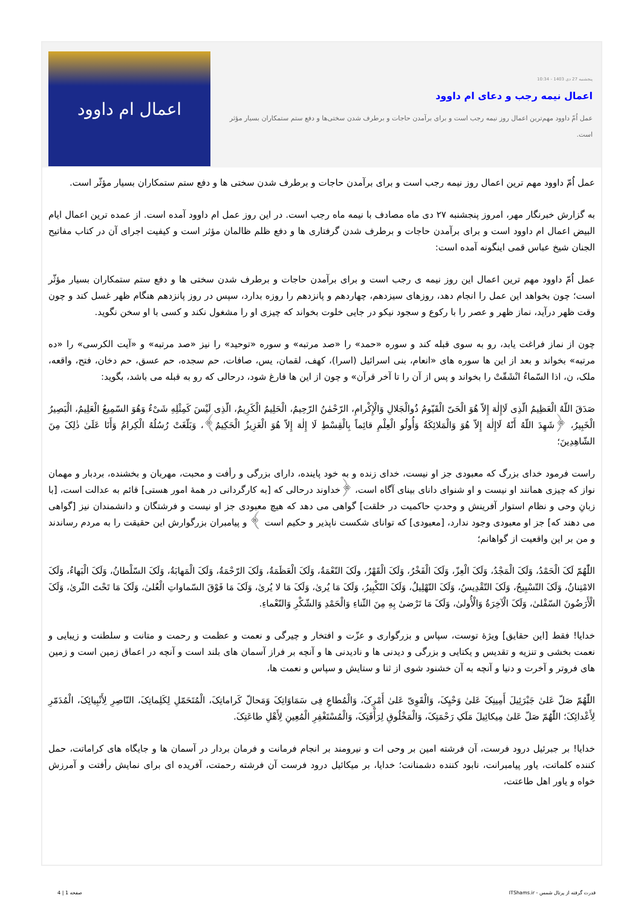پنجشنبه 27 دی 1403 - 10:34
اعمال نیمه رجب و دعای ام داوود
عمل اُمّ داوود مهم‌ترین اعمال روز نیمه رجب است و برای برآمدن حاجات و برطرف شدن سختی‌ها و دفع ستم ستمکاران بسیار مؤثر است.
اعمال ام داوود
عمل اُمّ داوود مهم ترین اعمال روز نیمه رجب است و برای برآمدن حاجات و برطرف شدن سختی ها و دفع ستم ستمکاران بسیار مؤثّر است.
به گزارش خبرنگار مهر، امروز پنجشنبه ۲۷ دی ماه مصادف با نیمه ماه رجب است. در این روز عمل ام داوود آمده است. از عمده ترین اعمال ایام البیض اعمال ام داوود است و برای برآمدن حاجات و برطرف شدن گرفتاری ها و دفع ظلم ظالمان مؤثر است و کیفیت اجرای آن در کتاب مفاتیح الجنان شیخ عباس قمی اینگونه آمده است:
عمل اُمّ داوود مهم ترین اعمال این روز نیمه ی رجب است و برای برآمدن حاجات و برطرف شدن سختی ها و دفع ستم ستمکاران بسیار مؤثّر است؛ چون بخواهد این عمل را انجام دهد، روزهای سیزدهم، چهاردهم و پانزدهم را روزه بدارد، سپس در روز پانزدهم هنگام ظهر غسل کند و چون وقت ظهر درآید، نماز ظهر و عصر را با رکوع و سجود نیکو در جایی خلوت بخواند که چیزی او را مشغول نکند و کسی با او سخن نگوید.
چون از نماز فراغت یابد، رو به سوی قبله کند و سوره «حمد» را «صد مرتبه» و سوره «توحید» را نیز «صد مرتبه» و «آیت الکرسی» را «ده مرتبه» بخواند و بعد از این ها سوره های «انعام، بنی اسرائیل (اسرا)، کهف، لقمان، یس، صافات، حم سجده، حم عسق، حم دخان، فتح، واقعه، ملک، ن، اذا السّماءُ انْشَقّتْ را بخواند و پس از آن را تا آخر قرآن» و چون از این ها فارغ شود، درحالی که رو به قبله می باشد، بگوید:
صَدَقَ اللّهُ الْعَظِیمُ الّذِی لَاإِلٰهَ إِلاّ هُوَ الْحَیّ الْقَیّومُ ذُوالْجَلالِ وَالْإِکْرامِ، الرّحْمٰنُ الرّحِیمُ، الْحَلِیمُ الْکَرِیمُ، الّذِی لَیْسَ کَمِثْلِهِ شَیْءٌ وَهُوَ السّمِیعُ الْعَلِیمُ، الْبَصِیرُ الْخَبِیرُ، ﴿شَهِدَ اللّهُ أَنّهُ لَاإِلٰهَ إِلاّ هُوَ وَالْمَلائِکَةُ وَأُولُو الْعِلْمِ قائِماً بِالْقِسْطِ لَا إِلٰهَ إِلاّ هُوَ الْعَزِیزُ الْحَکِیمُ﴾، وَبَلّغَتْ رُسُلُهُ الْکِرامُ وَأَنَا عَلَیٰ ذٰلِکَ مِنَ الشّاهِدِینَ؛
راست فرمود خدای بزرگ که معبودی جز او نیست، خدای زنده و به خود پاینده، دارای بزرگی و رأفت و محبت، مهربان و بخشنده، بردبار و مهمان نواز که چیزی همانند او نیست و او شنوای دانای بینای آگاه است، ﴿خداوند درحالی که [به کارگردانی در همهٔ امور هستی] قائم به عدالت است، [با زبانِ وحی و نظام استوار آفرینش و وحدتِ حاکمیت در خلقت] گواهی می دهد که هیچ معبودی جز او نیست و فرشتگان و دانشمندان نیز [گواهی می دهند که] جز او معبودی وجود ندارد، [معبودی] که توانای شکست ناپذیر و حکیم است ﴾ و پیامبران بزرگوارش این حقیقت را به مردم رساندند و من بر این واقعیت از گواهانم؛
اللّٰهُمّ لَکَ الْحَمْدُ، وَلَکَ الْمَجْدُ، وَلَکَ الْعِزّ، وَلَکَ الْفَخْرُ، وَلَکَ الْقَهْرُ، ولَکَ النّعْمَةُ، وَلَکَ الْعَظَمَةُ، وَلَکَ الرّحْمَةُ، وَلَکَ الْمَهابَةُ، وَلَکَ السّلْطانُ، وَلَکَ الْبَهاءُ، وَلَکَ الامْتِنانُ، وَلَکَ التّسْبِیحُ، وَلَکَ التّقْدِیسُ، وَلَکَ التّهْلِیلُ، وَلَکَ التّکْبِیرُ، وَلَکَ مَا یُریٰ، وَلَکَ مَا لا یُریٰ، وَلَکَ مَا فَوْقَ السّماواتِ الْعُلیٰ، وَلَکَ مَا تَحْتَ الثّریٰ، وَلَکَ الْأَرَضُونَ السّفْلیٰ، وَلَکَ الْآخِرَةُ وَالْأُولیٰ، وَلَکَ مَا تَرْضیٰ بِهِ مِنَ الثّناءِ وَالْحَمْدِ وَالشّکْرِ وَالنّعْماءِ.
خدایا! فقط [این حقایق] ویژهٔ توست، سپاس و بزرگواری و عزّت و افتخار و چیرگی و نعمت و عظمت و رحمت و متانت و سلطنت و زیبایی و نعمت بخشی و تنزیه و تقدیس و یکتایی و بزرگی و دیدنی ها و نادیدنی ها و آنچه بر فراز آسمان های بلند است و آنچه در اعماق زمین است و زمین های فروتر و آخرت و دنیا و آنچه به آن خشنود شوی از ثنا و ستایش و سپاس و نعمت ها،
اللّٰهُمّ صَلّ عَلیٰ جَبْرَئِیلَ أَمِینِکَ عَلیٰ وَحْیِکَ، وَالْقَوِیّ عَلیٰ أَمْرِکَ، وَالْمُطاعِ فِی سَمَاوَاتِکَ وَمَحالّ کَراماتِکَ، الْمُتَحَمّلِ لِکَلِماتِکَ، النّاصِرِ لِأَنْبِیائِکَ، الْمُدَمّرِ لِأَعْدائِکَ؛ اللّٰهُمّ صَلّ عَلیٰ مِیکائِیلَ مَلَکِ رَحْمَتِکَ، وَالْمَخْلُوقِ لِرَأْفَتِکَ، وَالْمُسْتَغْفِرِ الْمُعِینِ لِأَهْلِ طاعَتِکَ.
خدایا! بر جبرئیل درود فرست، آن فرشته امین بر وحی ات و نیرومند بر انجام فرمانت و فرمان بردار در آسمان ها و جایگاه های کراماتت، حمل کننده کلماتت، یاور پیامبرانت، نابود کننده دشمنانت؛ خدایا، بر میکائیل درود فرست آن فرشته رحمتت، آفریده ای برای نمایش رأفتت و آمرزش خواه و یاور اهل طاعتت،
قدرت گرفته از پرتال شمس - ITShams.ir صفحه 1 | 4